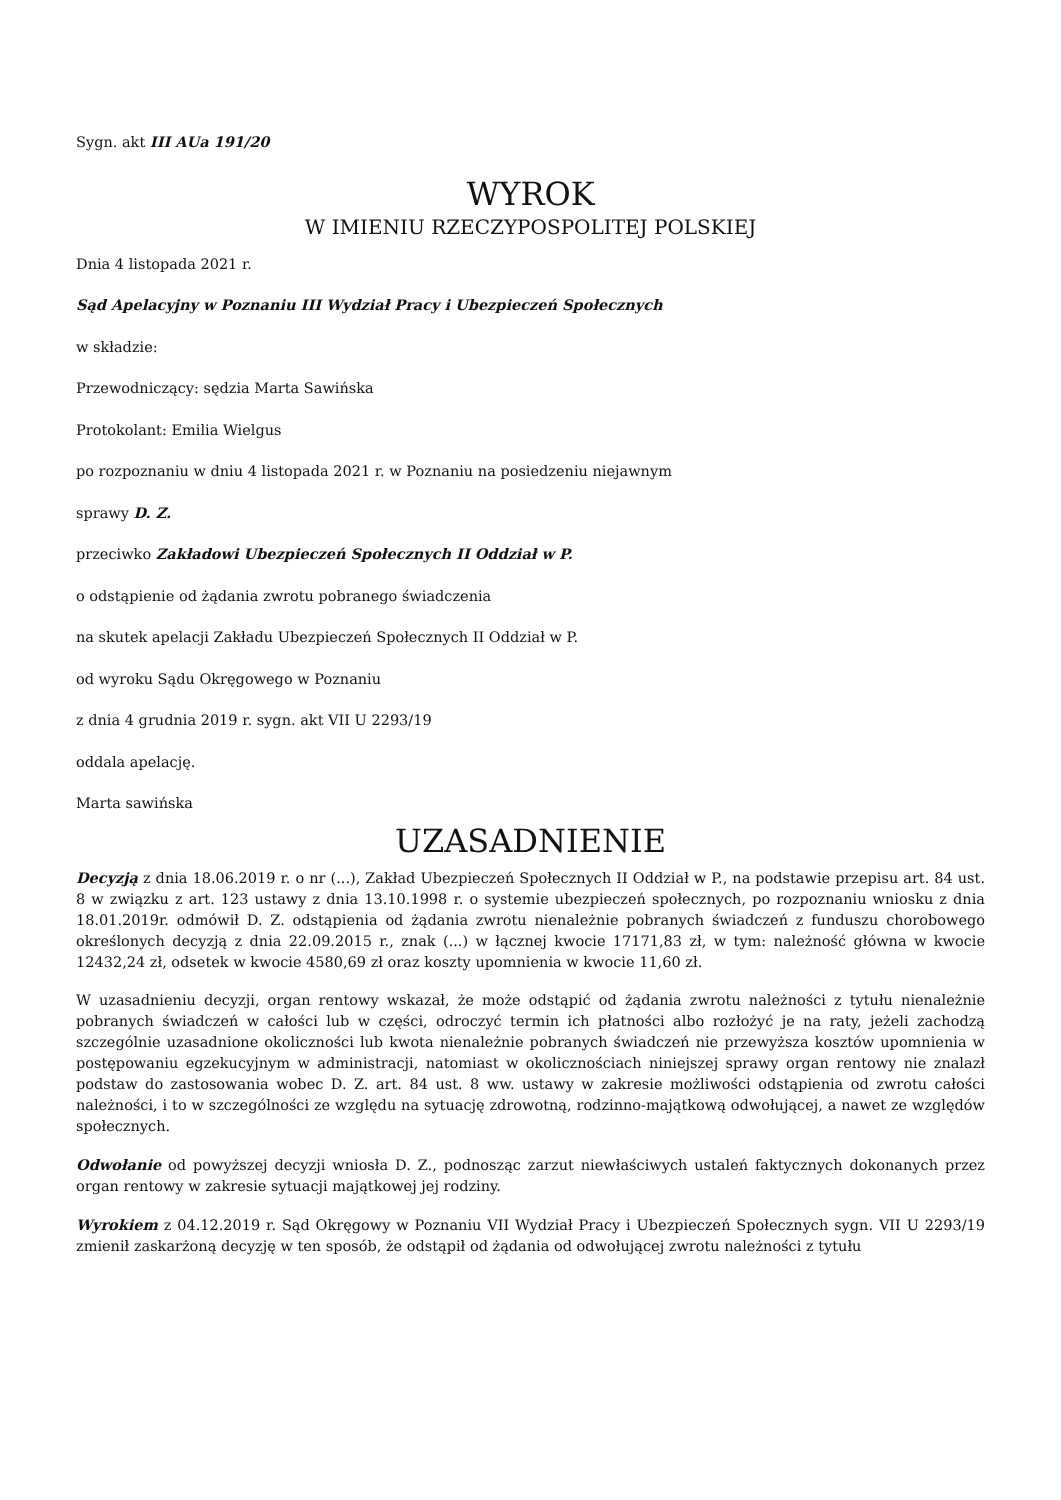Sygn. akt III AUa 191/20
WYROK
W IMIENIU RZECZYPOSPOLITEJ POLSKIEJ
Dnia 4 listopada 2021 r.
Sąd Apelacyjny w Poznaniu III Wydział Pracy i Ubezpieczeń Społecznych
w składzie:
Przewodniczący: sędzia Marta Sawińska
Protokolant: Emilia Wielgus
po rozpoznaniu w dniu 4 listopada 2021 r. w Poznaniu na posiedzeniu niejawnym
sprawy D. Z.
przeciwko Zakładowi Ubezpieczeń Społecznych II Oddział w P.
o odstąpienie od żądania zwrotu pobranego świadczenia
na skutek apelacji Zakładu Ubezpieczeń Społecznych II Oddział w P.
od wyroku Sądu Okręgowego w Poznaniu
z dnia 4 grudnia 2019 r. sygn. akt VII U 2293/19
oddala apelację.
Marta sawińska
UZASADNIENIE
Decyzją z dnia 18.06.2019 r. o nr (...), Zakład Ubezpieczeń Społecznych II Oddział w P., na podstawie przepisu art. 84 ust. 8 w związku z art. 123 ustawy z dnia 13.10.1998 r. o systemie ubezpieczeń społecznych, po rozpoznaniu wniosku z dnia 18.01.2019r. odmówił D. Z. odstąpienia od żądania zwrotu nienależnie pobranych świadczeń z funduszu chorobowego określonych decyzją z dnia 22.09.2015 r., znak (...) w łącznej kwocie 17171,83 zł, w tym: należność główna w kwocie 12432,24 zł, odsetek w kwocie 4580,69 zł oraz koszty upomnienia w kwocie 11,60 zł.
W uzasadnieniu decyzji, organ rentowy wskazał, że może odstąpić od żądania zwrotu należności z tytułu nienależnie pobranych świadczeń w całości lub w części, odroczyć termin ich płatności albo rozłożyć je na raty, jeżeli zachodzą szczególnie uzasadnione okoliczności lub kwota nienależnie pobranych świadczeń nie przewyższa kosztów upomnienia w postępowaniu egzekucyjnym w administracji, natomiast w okolicznościach niniejszej sprawy organ rentowy nie znalazł podstaw do zastosowania wobec D. Z. art. 84 ust. 8 ww. ustawy w zakresie możliwości odstąpienia od zwrotu całości należności, i to w szczególności ze względu na sytuację zdrowotną, rodzinno-majątkową odwołującej, a nawet ze względów społecznych.
Odwołanie od powyższej decyzji wniosła D. Z., podnosząc zarzut niewłaściwych ustaleń faktycznych dokonanych przez organ rentowy w zakresie sytuacji majątkowej jej rodziny.
Wyrokiem z 04.12.2019 r. Sąd Okręgowy w Poznaniu VII Wydział Pracy i Ubezpieczeń Społecznych sygn. VII U 2293/19 zmienił zaskarżoną decyzję w ten sposób, że odstąpił od żądania od odwołującej zwrotu należności z tytułu